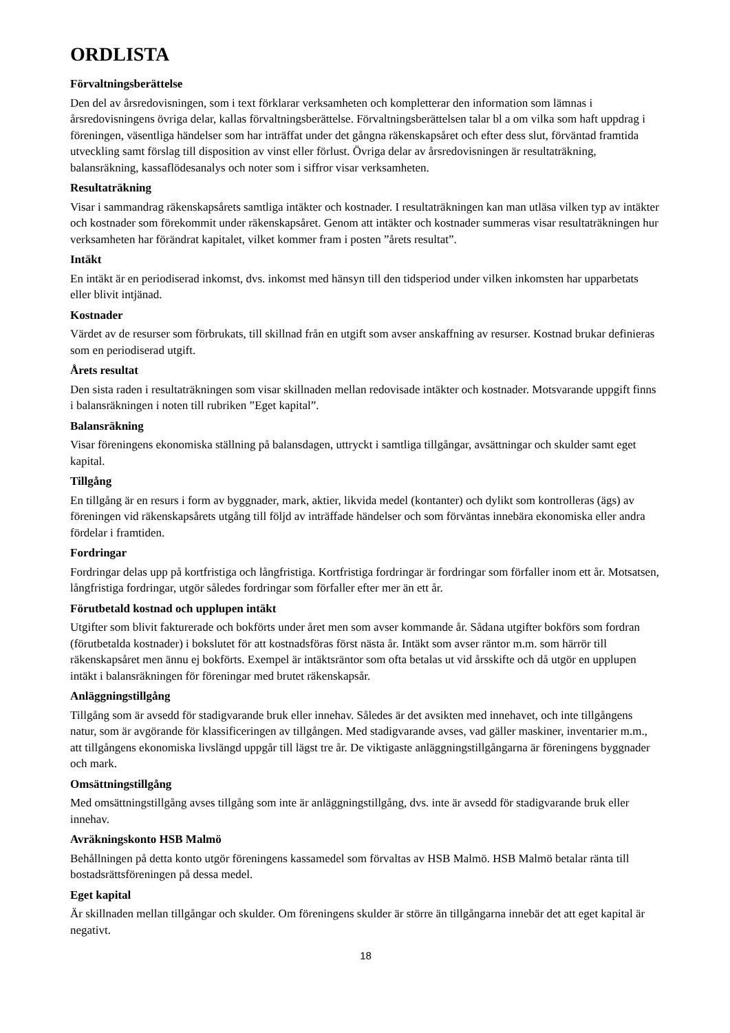ORDLISTA
Förvaltningsberättelse
Den del av årsredovisningen, som i text förklarar verksamheten och kompletterar den information som lämnas i årsredovisningens övriga delar, kallas förvaltningsberättelse. Förvaltningsberättelsen talar bl a om vilka som haft uppdrag i föreningen, väsentliga händelser som har inträffat under det gångna räkenskapsåret och efter dess slut, förväntad framtida utveckling samt förslag till disposition av vinst eller förlust. Övriga delar av årsredovisningen är resultaträkning, balansräkning, kassaflödesanalys och noter som i siffror visar verksamheten.
Resultaträkning
Visar i sammandrag räkenskapsårets samtliga intäkter och kostnader. I resultaträkningen kan man utläsa vilken typ av intäkter och kostnader som förekommit under räkenskapsåret. Genom att intäkter och kostnader summeras visar resultaträkningen hur verksamheten har förändrat kapitalet, vilket kommer fram i posten ”årets resultat”.
Intäkt
En intäkt är en periodiserad inkomst, dvs. inkomst med hänsyn till den tidsperiod under vilken inkomsten har upparbetats eller blivit intjänad.
Kostnader
Värdet av de resurser som förbrukats, till skillnad från en utgift som avser anskaffning av resurser. Kostnad brukar definieras som en periodiserad utgift.
Årets resultat
Den sista raden i resultaträkningen som visar skillnaden mellan redovisade intäkter och kostnader. Motsvarande uppgift finns i balansräkningen i noten till rubriken ”Eget kapital”.
Balansräkning
Visar föreningens ekonomiska ställning på balansdagen, uttryckt i samtliga tillgångar, avsättningar och skulder samt eget kapital.
Tillgång
En tillgång är en resurs i form av byggnader, mark, aktier, likvida medel (kontanter) och dylikt som kontrolleras (ägs) av föreningen vid räkenskapsårets utgång till följd av inträffade händelser och som förväntas innebära ekonomiska eller andra fördelar i framtiden.
Fordringar
Fordringar delas upp på kortfristiga och långfristiga. Kortfristiga fordringar är fordringar som förfaller inom ett år. Motsatsen, långfristiga fordringar, utgör således fordringar som förfaller efter mer än ett år.
Förutbetald kostnad och upplupen intäkt
Utgifter som blivit fakturerade och bokförts under året men som avser kommande år. Sådana utgifter bokförs som fordran (förutbetalda kostnader) i bokslutet för att kostnadsföras först nästa år. Intäkt som avser räntor m.m. som härrör till räkenskapsåret men ännu ej bokförts. Exempel är intäktsräntor som ofta betalas ut vid årsskifte och då utgör en upplupen intäkt i balansräkningen för föreningar med brutet räkenskapsår.
Anläggningstillgång
Tillgång som är avsedd för stadigvarande bruk eller innehav. Således är det avsikten med innehavet, och inte tillgångens natur, som är avgörande för klassificeringen av tillgången. Med stadigvarande avses, vad gäller maskiner, inventarier m.m., att tillgångens ekonomiska livslängd uppgår till lägst tre år. De viktigaste anläggningstillgångarna är föreningens byggnader och mark.
Omsättningstillgång
Med omsättningstillgång avses tillgång som inte är anläggningstillgång, dvs. inte är avsedd för stadigvarande bruk eller innehav.
Avräkningskonto HSB Malmö
Behållningen på detta konto utgör föreningens kassamedel som förvaltas av HSB Malmö. HSB Malmö betalar ränta till bostadsrättsföreningen på dessa medel.
Eget kapital
Är skillnaden mellan tillgångar och skulder. Om föreningens skulder är större än tillgångarna innebär det att eget kapital är negativt.
18